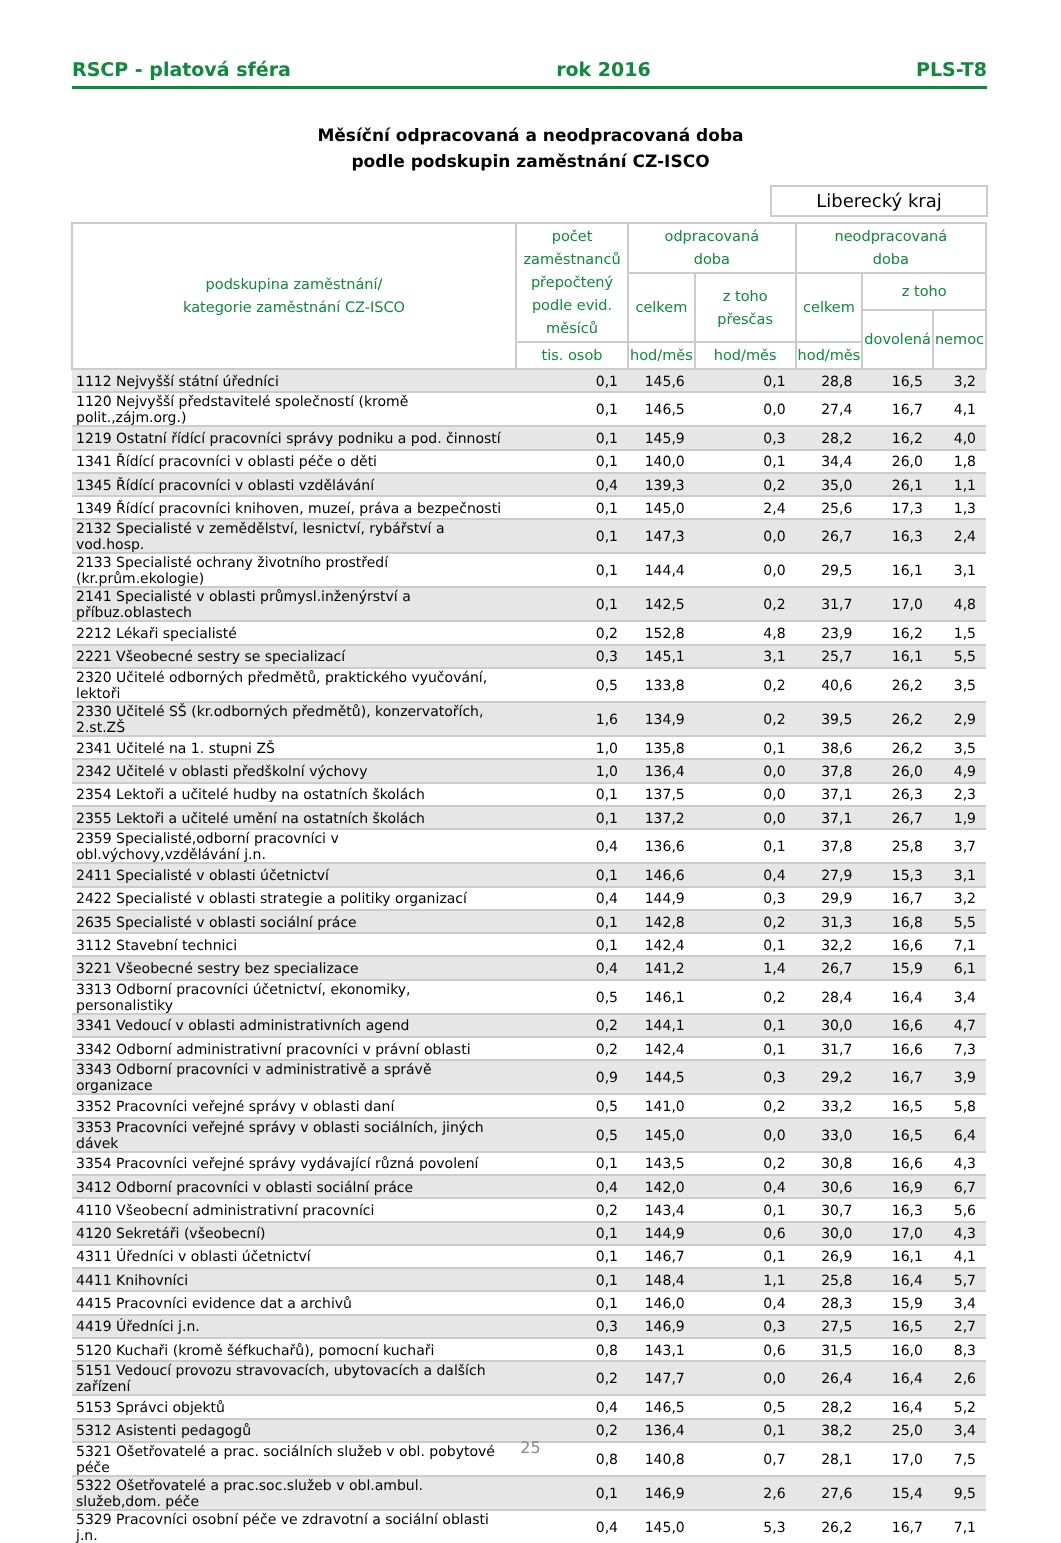RSCP - platová sféra rok 2016 PLS-T8
Měsíční odpracovaná a neodpracovaná doba
podle podskupin zaměstnání CZ-ISCO
Liberecký kraj
| podskupina zaměstnání/ kategorie zaměstnání CZ-ISCO | počet zaměstnanců přepočtený podle evid. měsíců | odpracovaná doba | | neodpracovaná doba | | |
| --- | --- | --- | --- | --- | --- | --- |
| | | celkem | z toho přesčas | celkem | z toho | |
| | | | | | dovolená | nemoc |
| | tis. osob | hod/měs | hod/měs | hod/měs | | |
| 1112 Nejvyšší státní úředníci | 0,1 | 145,6 | 0,1 | 28,8 | 16,5 | 3,2 |
| 1120 Nejvyšší představitelé společností (kromě polit.,zájm.org.) | 0,1 | 146,5 | 0,0 | 27,4 | 16,7 | 4,1 |
| 1219 Ostatní řídící pracovníci správy podniku a pod. činností | 0,1 | 145,9 | 0,3 | 28,2 | 16,2 | 4,0 |
| 1341 Řídící pracovníci v oblasti péče o děti | 0,1 | 140,0 | 0,1 | 34,4 | 26,0 | 1,8 |
| 1345 Řídící pracovníci v oblasti vzdělávání | 0,4 | 139,3 | 0,2 | 35,0 | 26,1 | 1,1 |
| 1349 Řídící pracovníci knihoven, muzeí, práva a bezpečnosti | 0,1 | 145,0 | 2,4 | 25,6 | 17,3 | 1,3 |
| 2132 Specialisté v zemědělství, lesnictví, rybářství a vod.hosp. | 0,1 | 147,3 | 0,0 | 26,7 | 16,3 | 2,4 |
| 2133 Specialisté ochrany životního prostředí (kr.prům.ekologie) | 0,1 | 144,4 | 0,0 | 29,5 | 16,1 | 3,1 |
| 2141 Specialisté v oblasti průmysl.inženýrství a příbuz.oblastech | 0,1 | 142,5 | 0,2 | 31,7 | 17,0 | 4,8 |
| 2212 Lékaři specialisté | 0,2 | 152,8 | 4,8 | 23,9 | 16,2 | 1,5 |
| 2221 Všeobecné sestry se specializací | 0,3 | 145,1 | 3,1 | 25,7 | 16,1 | 5,5 |
| 2320 Učitelé odborných předmětů, praktického vyučování, lektoři | 0,5 | 133,8 | 0,2 | 40,6 | 26,2 | 3,5 |
| 2330 Učitelé SŠ (kr.odborných předmětů), konzervatořích, 2.st.ZŠ | 1,6 | 134,9 | 0,2 | 39,5 | 26,2 | 2,9 |
| 2341 Učitelé na 1. stupni ZŠ | 1,0 | 135,8 | 0,1 | 38,6 | 26,2 | 3,5 |
| 2342 Učitelé v oblasti předškolní výchovy | 1,0 | 136,4 | 0,0 | 37,8 | 26,0 | 4,9 |
| 2354 Lektoři a učitelé hudby na ostatních školách | 0,1 | 137,5 | 0,0 | 37,1 | 26,3 | 2,3 |
| 2355 Lektoři a učitelé umění na ostatních školách | 0,1 | 137,2 | 0,0 | 37,1 | 26,7 | 1,9 |
| 2359 Specialisté,odborní pracovníci v obl.výchovy,vzdělávání j.n. | 0,4 | 136,6 | 0,1 | 37,8 | 25,8 | 3,7 |
| 2411 Specialisté v oblasti účetnictví | 0,1 | 146,6 | 0,4 | 27,9 | 15,3 | 3,1 |
| 2422 Specialisté v oblasti strategie a politiky organizací | 0,4 | 144,9 | 0,3 | 29,9 | 16,7 | 3,2 |
| 2635 Specialisté v oblasti sociální práce | 0,1 | 142,8 | 0,2 | 31,3 | 16,8 | 5,5 |
| 3112 Stavební technici | 0,1 | 142,4 | 0,1 | 32,2 | 16,6 | 7,1 |
| 3221 Všeobecné sestry bez specializace | 0,4 | 141,2 | 1,4 | 26,7 | 15,9 | 6,1 |
| 3313 Odborní pracovníci účetnictví, ekonomiky, personalistiky | 0,5 | 146,1 | 0,2 | 28,4 | 16,4 | 3,4 |
| 3341 Vedoucí v oblasti administrativních agend | 0,2 | 144,1 | 0,1 | 30,0 | 16,6 | 4,7 |
| 3342 Odborní administrativní pracovníci v právní oblasti | 0,2 | 142,4 | 0,1 | 31,7 | 16,6 | 7,3 |
| 3343 Odborní pracovníci v administrativě a správě organizace | 0,9 | 144,5 | 0,3 | 29,2 | 16,7 | 3,9 |
| 3352 Pracovníci veřejné správy v oblasti daní | 0,5 | 141,0 | 0,2 | 33,2 | 16,5 | 5,8 |
| 3353 Pracovníci veřejné správy v oblasti sociálních, jiných dávek | 0,5 | 145,0 | 0,0 | 33,0 | 16,5 | 6,4 |
| 3354 Pracovníci veřejné správy vydávající různá povolení | 0,1 | 143,5 | 0,2 | 30,8 | 16,6 | 4,3 |
| 3412 Odborní pracovníci v oblasti sociální práce | 0,4 | 142,0 | 0,4 | 30,6 | 16,9 | 6,7 |
| 4110 Všeobecní administrativní pracovníci | 0,2 | 143,4 | 0,1 | 30,7 | 16,3 | 5,6 |
| 4120 Sekretáři (všeobecní) | 0,1 | 144,9 | 0,6 | 30,0 | 17,0 | 4,3 |
| 4311 Úředníci v oblasti účetnictví | 0,1 | 146,7 | 0,1 | 26,9 | 16,1 | 4,1 |
| 4411 Knihovníci | 0,1 | 148,4 | 1,1 | 25,8 | 16,4 | 5,7 |
| 4415 Pracovníci evidence dat a archivů | 0,1 | 146,0 | 0,4 | 28,3 | 15,9 | 3,4 |
| 4419 Úředníci j.n. | 0,3 | 146,9 | 0,3 | 27,5 | 16,5 | 2,7 |
| 5120 Kuchaři (kromě šéfkuchařů), pomocní kuchaři | 0,8 | 143,1 | 0,6 | 31,5 | 16,0 | 8,3 |
| 5151 Vedoucí provozu stravovacích, ubytovacích a dalších zařízení | 0,2 | 147,7 | 0,0 | 26,4 | 16,4 | 2,6 |
| 5153 Správci objektů | 0,4 | 146,5 | 0,5 | 28,2 | 16,4 | 5,2 |
| 5312 Asistenti pedagogů | 0,2 | 136,4 | 0,1 | 38,2 | 25,0 | 3,4 |
| 5321 Ošetřovatelé a prac. sociálních služeb v obl. pobytové péče | 0,8 | 140,8 | 0,7 | 28,1 | 17,0 | 7,5 |
| 5322 Ošetřovatelé a prac.soc.služeb v obl.ambul. služeb,dom. péče | 0,1 | 146,9 | 2,6 | 27,6 | 15,4 | 9,5 |
| 5329 Pracovníci osobní péče ve zdravotní a sociální oblasti j.n. | 0,4 | 145,0 | 5,3 | 26,2 | 16,7 | 7,1 |
25